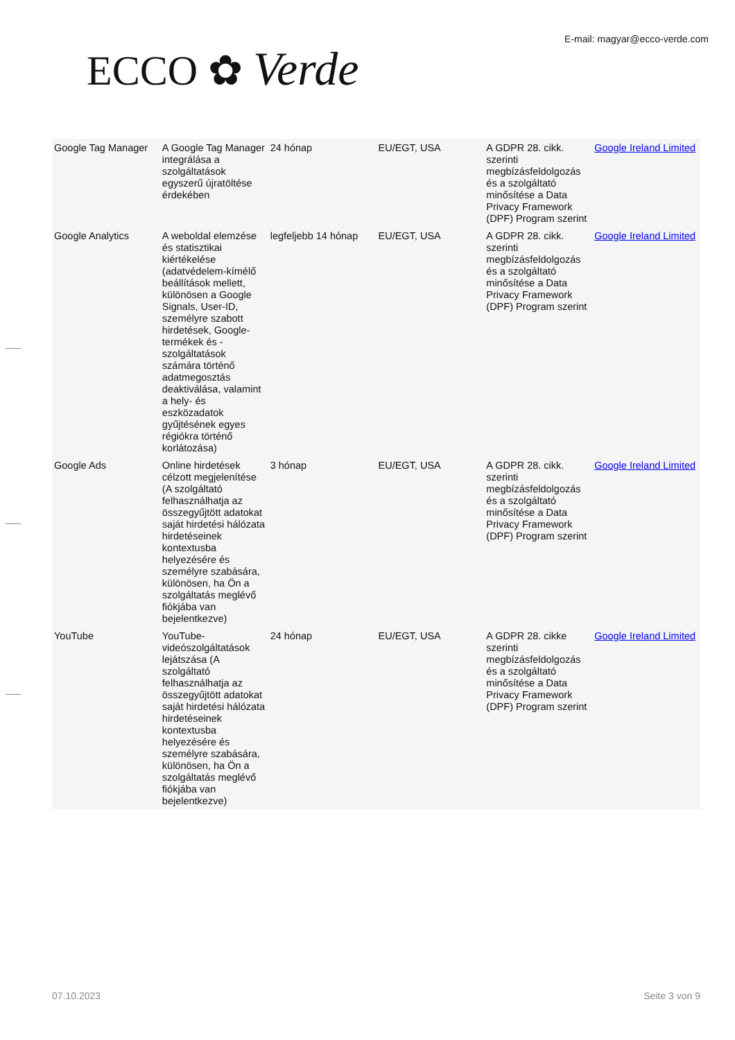ECCO ✿ Verde
E-mail: magyar@ecco-verde.com
| Google Tag Manager | A Google Tag Manager integrálása a szolgáltatások egyszerű újratöltése érdekében | 24 hónap | EU/EGT, USA | A GDPR 28. cikk. szerinti megbízásfeldolgozás és a szolgáltató minősítése a Data Privacy Framework (DPF) Program szerint | Google Ireland Limited |
| Google Analytics | A weboldal elemzése és statisztikai kiértékelése (adatvédelem-kímélő beállítások mellett, különösen a Google Signals, User-ID, személyre szabott hirdetések, Google-termékek és -szolgáltatások számára történő adatmegosztás deaktiválása, valamint a hely- és eszközadatok gyűjtésének egyes régiókra történő korlátozása) | legfeljebb 14 hónap | EU/EGT, USA | A GDPR 28. cikk. szerinti megbízásfeldolgozás és a szolgáltató minősítése a Data Privacy Framework (DPF) Program szerint | Google Ireland Limited |
| Google Ads | Online hirdetések célzott megjelenítése (A szolgáltató felhasználhatja az összegyűjtött adatokat saját hirdetési hálózata hirdetéseinek kontextusba helyezésére és személyre szabására, különösen, ha Ön a szolgáltatás meglévő fiókjába van bejelentkezve) | 3 hónap | EU/EGT, USA | A GDPR 28. cikk. szerinti megbízásfeldolgozás és a szolgáltató minősítése a Data Privacy Framework (DPF) Program szerint | Google Ireland Limited |
| YouTube | YouTube-videószolgáltatások lejátszása (A szolgáltató felhasználhatja az összegyűjtött adatokat saját hirdetési hálózata hirdetéseinek kontextusba helyezésére és személyre szabására, különösen, ha Ön a szolgáltatás meglévő fiókjába van bejelentkezve) | 24 hónap | EU/EGT, USA | A GDPR 28. cikke szerinti megbízásfeldolgozás és a szolgáltató minősítése a Data Privacy Framework (DPF) Program szerint | Google Ireland Limited |
07.10.2023 Seite 3 von 9